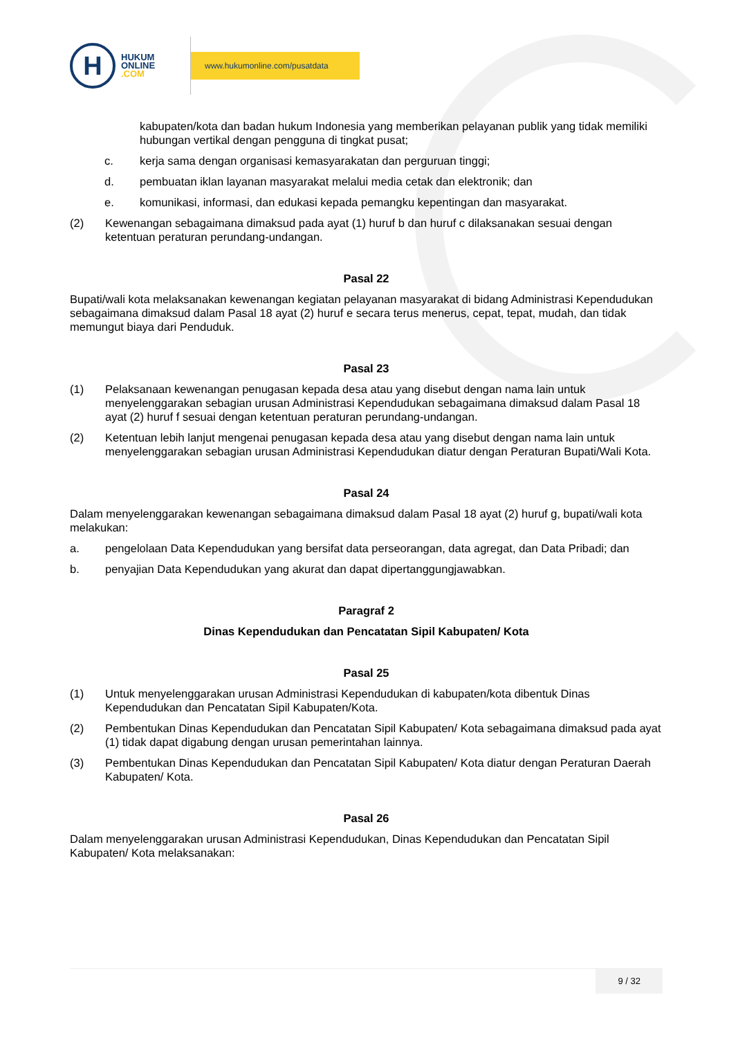H
HUKUM
ONLINE
.COM
www.hukumonline.com/pusatdata
kabupaten/kota dan badan hukum Indonesia yang memberikan pelayanan publik yang tidak memiliki hubungan vertikal dengan pengguna di tingkat pusat;
c. kerja sama dengan organisasi kemasyarakatan dan perguruan tinggi;
d. pembuatan iklan layanan masyarakat melalui media cetak dan elektronik; dan
e. komunikasi, informasi, dan edukasi kepada pemangku kepentingan dan masyarakat.
(2) Kewenangan sebagaimana dimaksud pada ayat (1) huruf b dan huruf c dilaksanakan sesuai dengan ketentuan peraturan perundang-undangan.
Pasal 22
Bupati/wali kota melaksanakan kewenangan kegiatan pelayanan masyarakat di bidang Administrasi Kependudukan sebagaimana dimaksud dalam Pasal 18 ayat (2) huruf e secara terus menerus, cepat, tepat, mudah, dan tidak memungut biaya dari Penduduk.
Pasal 23
(1) Pelaksanaan kewenangan penugasan kepada desa atau yang disebut dengan nama lain untuk menyelenggarakan sebagian urusan Administrasi Kependudukan sebagaimana dimaksud dalam Pasal 18 ayat (2) huruf f sesuai dengan ketentuan peraturan perundang-undangan.
(2) Ketentuan lebih lanjut mengenai penugasan kepada desa atau yang disebut dengan nama lain untuk menyelenggarakan sebagian urusan Administrasi Kependudukan diatur dengan Peraturan Bupati/Wali Kota.
Pasal 24
Dalam menyelenggarakan kewenangan sebagaimana dimaksud dalam Pasal 18 ayat (2) huruf g, bupati/wali kota melakukan:
a. pengelolaan Data Kependudukan yang bersifat data perseorangan, data agregat, dan Data Pribadi; dan
b. penyajian Data Kependudukan yang akurat dan dapat dipertanggungjawabkan.
Paragraf 2
Dinas Kependudukan dan Pencatatan Sipil Kabupaten/ Kota
Pasal 25
(1) Untuk menyelenggarakan urusan Administrasi Kependudukan di kabupaten/kota dibentuk Dinas Kependudukan dan Pencatatan Sipil Kabupaten/Kota.
(2) Pembentukan Dinas Kependudukan dan Pencatatan Sipil Kabupaten/ Kota sebagaimana dimaksud pada ayat (1) tidak dapat digabung dengan urusan pemerintahan lainnya.
(3) Pembentukan Dinas Kependudukan dan Pencatatan Sipil Kabupaten/ Kota diatur dengan Peraturan Daerah Kabupaten/ Kota.
Pasal 26
Dalam menyelenggarakan urusan Administrasi Kependudukan, Dinas Kependudukan dan Pencatatan Sipil Kabupaten/ Kota melaksanakan:
9 / 32